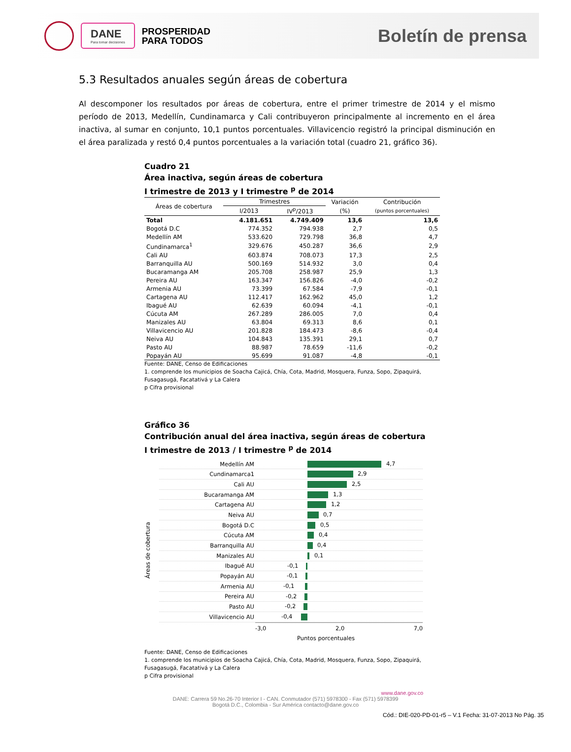DANE
Para tomar decisiones
PROSPERIDAD
PARA TODOS
Boletín de prensa
5.3 Resultados anuales según áreas de cobertura
Al descomponer los resultados por áreas de cobertura, entre el primer trimestre de 2014 y el mismo período de 2013, Medellín, Cundinamarca y Cali contribuyeron principalmente al incremento en el área inactiva, al sumar en conjunto, 10,1 puntos porcentuales. Villavicencio registró la principal disminución en el área paralizada y restó 0,4 puntos porcentuales a la variación total (cuadro 21, gráfico 36).
Cuadro 21
Área inactiva, según áreas de cobertura
I trimestre de 2013 y I trimestre <sup>p</sup> de 2014
| Áreas de cobertura | Trimestres | | Variación | Contribución |
| --- | --- | --- | --- | --- |
| | I/2013 | IV<sup>p</sup>/2013 | (%) | (puntos porcentuales) |
| Total | 4.181.651 | 4.749.409 | 13,6 | 13,6 |
| Bogotá D.C | 774.352 | 794.938 | 2,7 | 0,5 |
| Medellín AM | 533.620 | 729.798 | 36,8 | 4,7 |
| Cundinamarca<sup>1</sup> | 329.676 | 450.287 | 36,6 | 2,9 |
| Cali AU | 603.874 | 708.073 | 17,3 | 2,5 |
| Barranquilla AU | 500.169 | 514.932 | 3,0 | 0,4 |
| Bucaramanga AM | 205.708 | 258.987 | 25,9 | 1,3 |
| Pereira AU | 163.347 | 156.826 | -4,0 | -0,2 |
| Armenia AU | 73.399 | 67.584 | -7,9 | -0,1 |
| Cartagena AU | 112.417 | 162.962 | 45,0 | 1,2 |
| Ibagué AU | 62.639 | 60.094 | -4,1 | -0,1 |
| Cúcuta AM | 267.289 | 286.005 | 7,0 | 0,4 |
| Manizales AU | 63.804 | 69.313 | 8,6 | 0,1 |
| Villavicencio AU | 201.828 | 184.473 | -8,6 | -0,4 |
| Neiva AU | 104.843 | 135.391 | 29,1 | 0,7 |
| Pasto AU | 88.987 | 78.659 | -11,6 | -0,2 |
| Popayán AU | 95.699 | 91.087 | -4,8 | -0,1 |
Fuente: DANE, Censo de Edificaciones
1. comprende los municipios de Soacha Cajicá, Chía, Cota, Madrid, Mosquera, Funza, Sopo, Zipaquirá, Fusagasugá, Facatativá y La Calera
p Cifra provisional
Gráfico 36
Contribución anual del área inactiva, según áreas de cobertura
I trimestre de 2013 / I trimestre <sup>p</sup> de 2014
Áreas de cobertura
Medellín AM
4,7
Cundinamarca1
2,9
Cali AU
2,5
Bucaramanga AM
1,3
Cartagena AU
1,2
Neiva AU
0,7
Bogotá D.C
0,5
Cúcuta AM
0,4
Barranquilla AU
0,4
Manizales AU
0,1
Ibagué AU
-0,1
Popayán AU
-0,1
Armenia AU
-0,1
Pereira AU
-0,2
Pasto AU
-0,2
Villavicencio AU
-0,4
-3,0 2,0 7,0
Puntos porcentuales
Fuente: DANE, Censo de Edificaciones
1. comprende los municipios de Soacha Cajicá, Chía, Cota, Madrid, Mosquera, Funza, Sopo, Zipaquirá, Fusagasugá, Facatativá y La Calera
p Cifra provisional
www.dane.gov.co
DANE: Carrera 59 No.26-70 Interior I - CAN. Conmutador (571) 5978300 - Fax (571) 5978399
Bogotá D.C., Colombia - Sur América contacto@dane.gov.co
Cód.: DIE-020-PD-01-r5 – V.1 Fecha: 31-07-2013 No Pág. 35